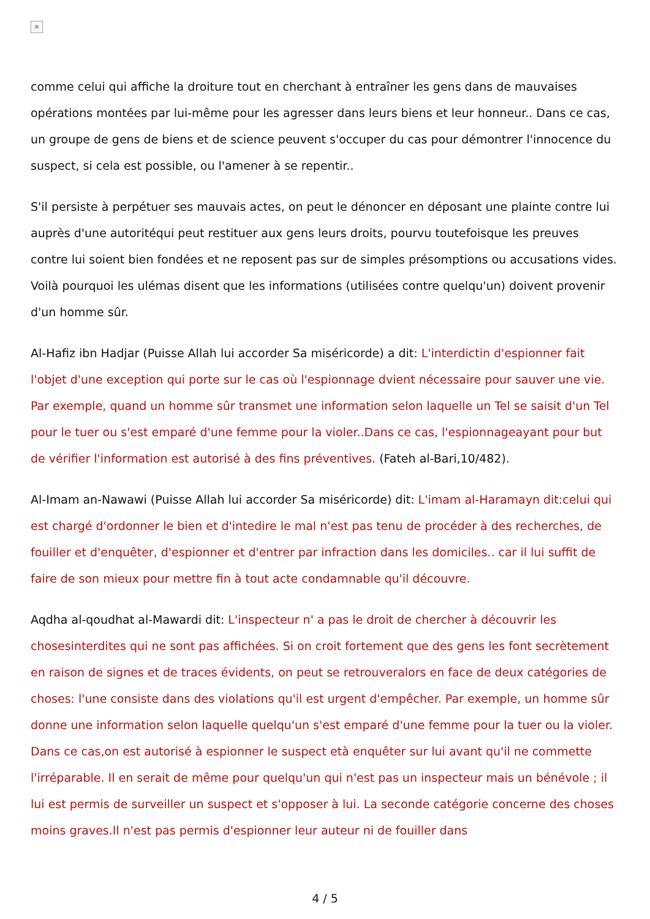×
comme celui qui affiche la droiture tout en cherchant à entraîner les gens dans de mauvaises opérations montées par lui-même pour les agresser dans leurs biens et leur honneur.. Dans ce cas, un groupe de gens de biens et de science peuvent s'occuper du cas pour démontrer l'innocence du suspect, si cela est possible, ou l'amener à se repentir..
S'il persiste à perpétuer ses mauvais actes, on peut le dénoncer en déposant une plainte contre lui auprès d'une autoritéqui peut restituer aux gens leurs droits, pourvu toutefoisque les preuves contre lui soient bien fondées et ne reposent pas sur de simples présomptions ou accusations vides. Voilà pourquoi les ulémas disent que les informations (utilisées contre quelqu'un) doivent provenir d'un homme sûr.
Al-Hafiz ibn Hadjar (Puisse Allah lui accorder Sa miséricorde) a dit: L'interdictin d'espionner fait l'objet d'une exception qui porte sur le cas où l'espionnage dvient nécessaire pour sauver une vie. Par exemple, quand un homme sûr transmet une information selon laquelle un Tel se saisit d'un Tel pour le tuer ou s'est emparé d'une femme pour la violer..Dans ce cas, l'espionnageayant pour but de vérifier l'information est autorisé à des fins préventives. (Fateh al-Bari,10/482).
Al-Imam an-Nawawi (Puisse Allah lui accorder Sa miséricorde) dit: L'imam al-Haramayn dit:celui qui est chargé d'ordonner le bien et d'intedire le mal n'est pas tenu de procéder à des recherches, de fouiller et d'enquêter, d'espionner et d'entrer par infraction dans les domiciles.. car il lui suffit de faire de son mieux pour mettre fin à tout acte condamnable qu'il découvre.
Aqdha al-qoudhat al-Mawardi dit: L'inspecteur n' a pas le droit de chercher à découvrir les chosesinterdites qui ne sont pas affichées. Si on croit fortement que des gens les font secrètement en raison de signes et de traces évidents, on peut se retrouveralors en face de deux catégories de choses: l'une consiste dans des violations qu'il est urgent d'empêcher. Par exemple, un homme sûr donne une information selon laquelle quelqu'un s'est emparé d'une femme pour la tuer ou la violer. Dans ce cas,on est autorisé à espionner le suspect età enquêter sur lui avant qu'il ne commette l'irréparable. Il en serait de même pour quelqu'un qui n'est pas un inspecteur mais un bénévole ; il lui est permis de surveiller un suspect et s'opposer à lui. La seconde catégorie concerne des choses moins graves.Il n'est pas permis d'espionner leur auteur ni de fouiller dans
4 / 5